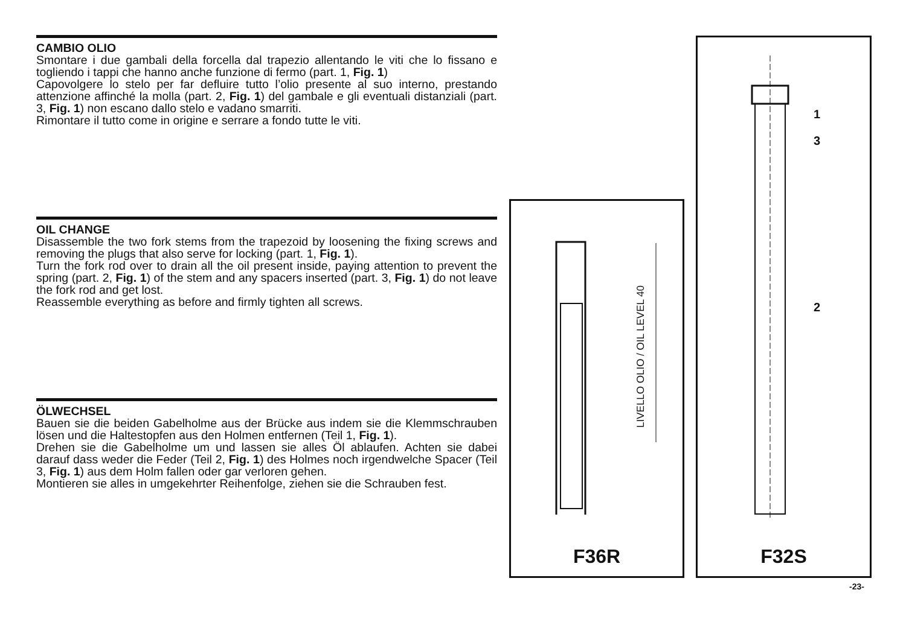CAMBIO OLIO
Smontare i due gambali della forcella dal trapezio allentando le viti che lo fissano e togliendo i tappi che hanno anche funzione di fermo (part. 1, Fig. 1)
Capovolgere lo stelo per far defluire tutto l’olio presente al suo interno, prestando attenzione affinché la molla (part. 2, Fig. 1) del gambale e gli eventuali distanziali (part. 3, Fig. 1) non escano dallo stelo e vadano smarriti.
Rimontare il tutto come in origine e serrare a fondo tutte le viti.
OIL CHANGE
Disassemble the two fork stems from the trapezoid by loosening the fixing screws and removing the plugs that also serve for locking (part. 1, Fig. 1).
Turn the fork rod over to drain all the oil present inside, paying attention to prevent the spring (part. 2, Fig. 1) of the stem and any spacers inserted (part. 3, Fig. 1) do not leave the fork rod and get lost.
Reassemble everything as before and firmly tighten all screws.
ÖLWECHSEL
Bauen sie die beiden Gabelholme aus der Brücke aus indem sie die Klemmschrauben lösen und die Haltestopfen aus den Holmen entfernen (Teil 1, Fig. 1).
Drehen sie die Gabelholme um und lassen sie alles Öl ablaufen. Achten sie dabei darauf dass weder die Feder (Teil 2, Fig. 1) des Holmes noch irgendwelche Spacer (Teil 3, Fig. 1) aus dem Holm fallen oder gar verloren gehen.
Montieren sie alles in umgekehrter Reihenfolge, ziehen sie die Schrauben fest.
LIVELLO OLIO / OIL LEVEL 40
F36R
1
3
2
F32S
-23-